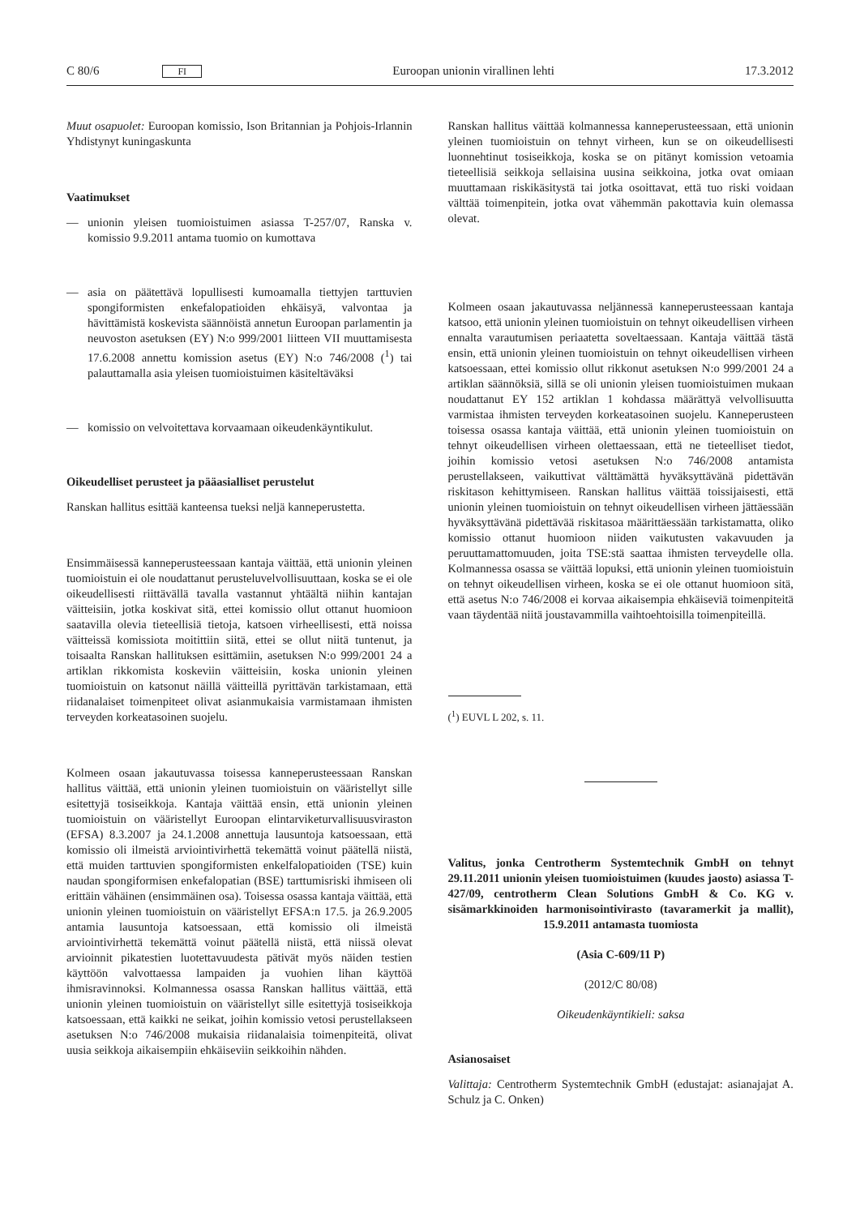C 80/6 FI Euroopan unionin virallinen lehti 17.3.2012
Muut osapuolet: Euroopan komissio, Ison Britannian ja Pohjois-Irlannin Yhdistynyt kuningaskunta
Vaatimukset
— unionin yleisen tuomioistuimen asiassa T-257/07, Ranska v. komissio 9.9.2011 antama tuomio on kumottava
— asia on päätettävä lopullisesti kumoamalla tiettyjen tarttuvien spongiformisten enkefalopatioiden ehkäisyä, valvontaa ja hävittämistä koskevista säännöistä annetun Euroopan parlamentin ja neuvoston asetuksen (EY) N:o 999/2001 liitteen VII muuttamisesta 17.6.2008 annettu komission asetus (EY) N:o 746/2008 (<sup>1</sup>) tai palauttamalla asia yleisen tuomioistuimen käsiteltäväksi
— komissio on velvoitettava korvaamaan oikeudenkäyntikulut.
Oikeudelliset perusteet ja pääasialliset perustelut
Ranskan hallitus esittää kanteensa tueksi neljä kanneperustetta.
Ensimmäisessä kanneperusteessaan kantaja väittää, että unionin yleinen tuomioistuin ei ole noudattanut perusteluvelvollisuuttaan, koska se ei ole oikeudellisesti riittävällä tavalla vastannut yhtäältä niihin kantajan väitteisiin, jotka koskivat sitä, ettei komissio ollut ottanut huomioon saatavilla olevia tieteellisiä tietoja, katsoen virheellisesti, että noissa väitteissä komissiota moitittiin siitä, ettei se ollut niitä tuntenut, ja toisaalta Ranskan hallituksen esittämiin, asetuksen N:o 999/2001 24 a artiklan rikkomista koskeviin väitteisiin, koska unionin yleinen tuomioistuin on katsonut näillä väitteillä pyrittävän tarkistamaan, että riidanalaiset toimenpiteet olivat asianmukaisia varmistamaan ihmisten terveyden korkeatasoinen suojelu.
Kolmeen osaan jakautuvassa toisessa kanneperusteessaan Ranskan hallitus väittää, että unionin yleinen tuomioistuin on vääristellyt sille esitettyjä tosiseikkoja. Kantaja väittää ensin, että unionin yleinen tuomioistuin on vääristellyt Euroopan elintarviketurvallisuusviraston (EFSA) 8.3.2007 ja 24.1.2008 annettuja lausuntoja katsoessaan, että komissio oli ilmeistä arviointivirhettä tekemättä voinut päätellä niistä, että muiden tarttuvien spongiformisten enkelfalopatioiden (TSE) kuin naudan spongiformisen enkefalopatian (BSE) tarttumisriski ihmiseen oli erittäin vähäinen (ensimmäinen osa). Toisessa osassa kantaja väittää, että unionin yleinen tuomioistuin on vääristellyt EFSA:n 17.5. ja 26.9.2005 antamia lausuntoja katsoessaan, että komissio oli ilmeistä arviointivirhettä tekemättä voinut päätellä niistä, että niissä olevat arvioinnit pikatestien luotettavuudesta pätivät myös näiden testien käyttöön valvottaessa lampaiden ja vuohien lihan käyttöä ihmisravinnoksi. Kolmannessa osassa Ranskan hallitus väittää, että unionin yleinen tuomioistuin on vääristellyt sille esitettyjä tosiseikkoja katsoessaan, että kaikki ne seikat, joihin komissio vetosi perustellakseen asetuksen N:o 746/2008 mukaisia riidanalaisia toimenpiteitä, olivat uusia seikkoja aikaisempiin ehkäiseviin seikkoihin nähden.
Ranskan hallitus väittää kolmannessa kanneperusteessaan, että unionin yleinen tuomioistuin on tehnyt virheen, kun se on oikeudellisesti luonnehtinut tosiseikkoja, koska se on pitänyt komission vetoamia tieteellisiä seikkoja sellaisina uusina seikkoina, jotka ovat omiaan muuttamaan riskikäsitystä tai jotka osoittavat, että tuo riski voidaan välttää toimenpitein, jotka ovat vähemmän pakottavia kuin olemassa olevat.
Kolmeen osaan jakautuvassa neljännessä kanneperusteessaan kantaja katsoo, että unionin yleinen tuomioistuin on tehnyt oikeudellisen virheen ennalta varautumisen periaatetta soveltaessaan. Kantaja väittää tästä ensin, että unionin yleinen tuomioistuin on tehnyt oikeudellisen virheen katsoessaan, ettei komissio ollut rikkonut asetuksen N:o 999/2001 24 a artiklan säännöksiä, sillä se oli unionin yleisen tuomioistuimen mukaan noudattanut EY 152 artiklan 1 kohdassa määrättyä velvollisuutta varmistaa ihmisten terveyden korkeatasoinen suojelu. Kanneperusteen toisessa osassa kantaja väittää, että unionin yleinen tuomioistuin on tehnyt oikeudellisen virheen olettaessaan, että ne tieteelliset tiedot, joihin komissio vetosi asetuksen N:o 746/2008 antamista perustellakseen, vaikuttivat välttämättä hyväksyttävänä pidettävän riskitason kehittymiseen. Ranskan hallitus väittää toissijaisesti, että unionin yleinen tuomioistuin on tehnyt oikeudellisen virheen jättäessään hyväksyttävänä pidettävää riskitasoa määrittäessään tarkistamatta, oliko komissio ottanut huomioon niiden vaikutusten vakavuuden ja peruuttamattomuuden, joita TSE:stä saattaa ihmisten terveydelle olla. Kolmannessa osassa se väittää lopuksi, että unionin yleinen tuomioistuin on tehnyt oikeudellisen virheen, koska se ei ole ottanut huomioon sitä, että asetus N:o 746/2008 ei korvaa aikaisempia ehkäiseviä toimenpiteitä vaan täydentää niitä joustavammilla vaihtoehtoisilla toimenpiteillä.
(<sup>1</sup>) EUVL L 202, s. 11.
Valitus, jonka Centrotherm Systemtechnik GmbH on tehnyt 29.11.2011 unionin yleisen tuomioistuimen (kuudes jaosto) asiassa T-427/09, centrotherm Clean Solutions GmbH & Co. KG v. sisämarkkinoiden harmonisointivirasto (tavaramerkit ja mallit), 15.9.2011 antamasta tuomiosta
(Asia C-609/11 P)
(2012/C 80/08)
Oikeudenkäyntikieli: saksa
Asianosaiset
Valittaja: Centrotherm Systemtechnik GmbH (edustajat: asianajajat A. Schulz ja C. Onken)